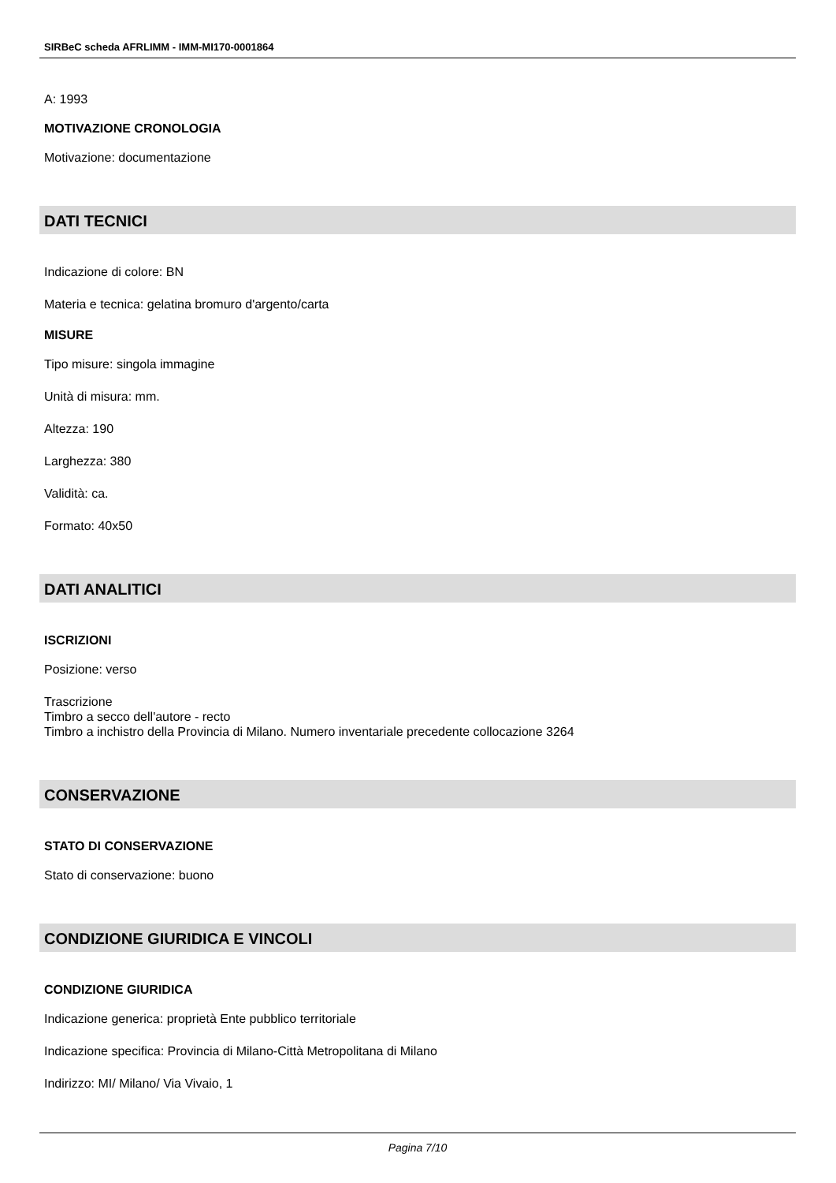SIRBeC scheda AFRLIMM - IMM-MI170-0001864
A: 1993
MOTIVAZIONE CRONOLOGIA
Motivazione: documentazione
DATI TECNICI
Indicazione di colore: BN
Materia e tecnica: gelatina bromuro d'argento/carta
MISURE
Tipo misure: singola immagine
Unità di misura: mm.
Altezza: 190
Larghezza: 380
Validità: ca.
Formato: 40x50
DATI ANALITICI
ISCRIZIONI
Posizione: verso
Trascrizione
Timbro a secco dell'autore - recto
Timbro a inchistro della Provincia di Milano. Numero inventariale precedente collocazione 3264
CONSERVAZIONE
STATO DI CONSERVAZIONE
Stato di conservazione: buono
CONDIZIONE GIURIDICA E VINCOLI
CONDIZIONE GIURIDICA
Indicazione generica: proprietà Ente pubblico territoriale
Indicazione specifica: Provincia di Milano-Città Metropolitana di Milano
Indirizzo: MI/ Milano/ Via Vivaio, 1
Pagina 7/10